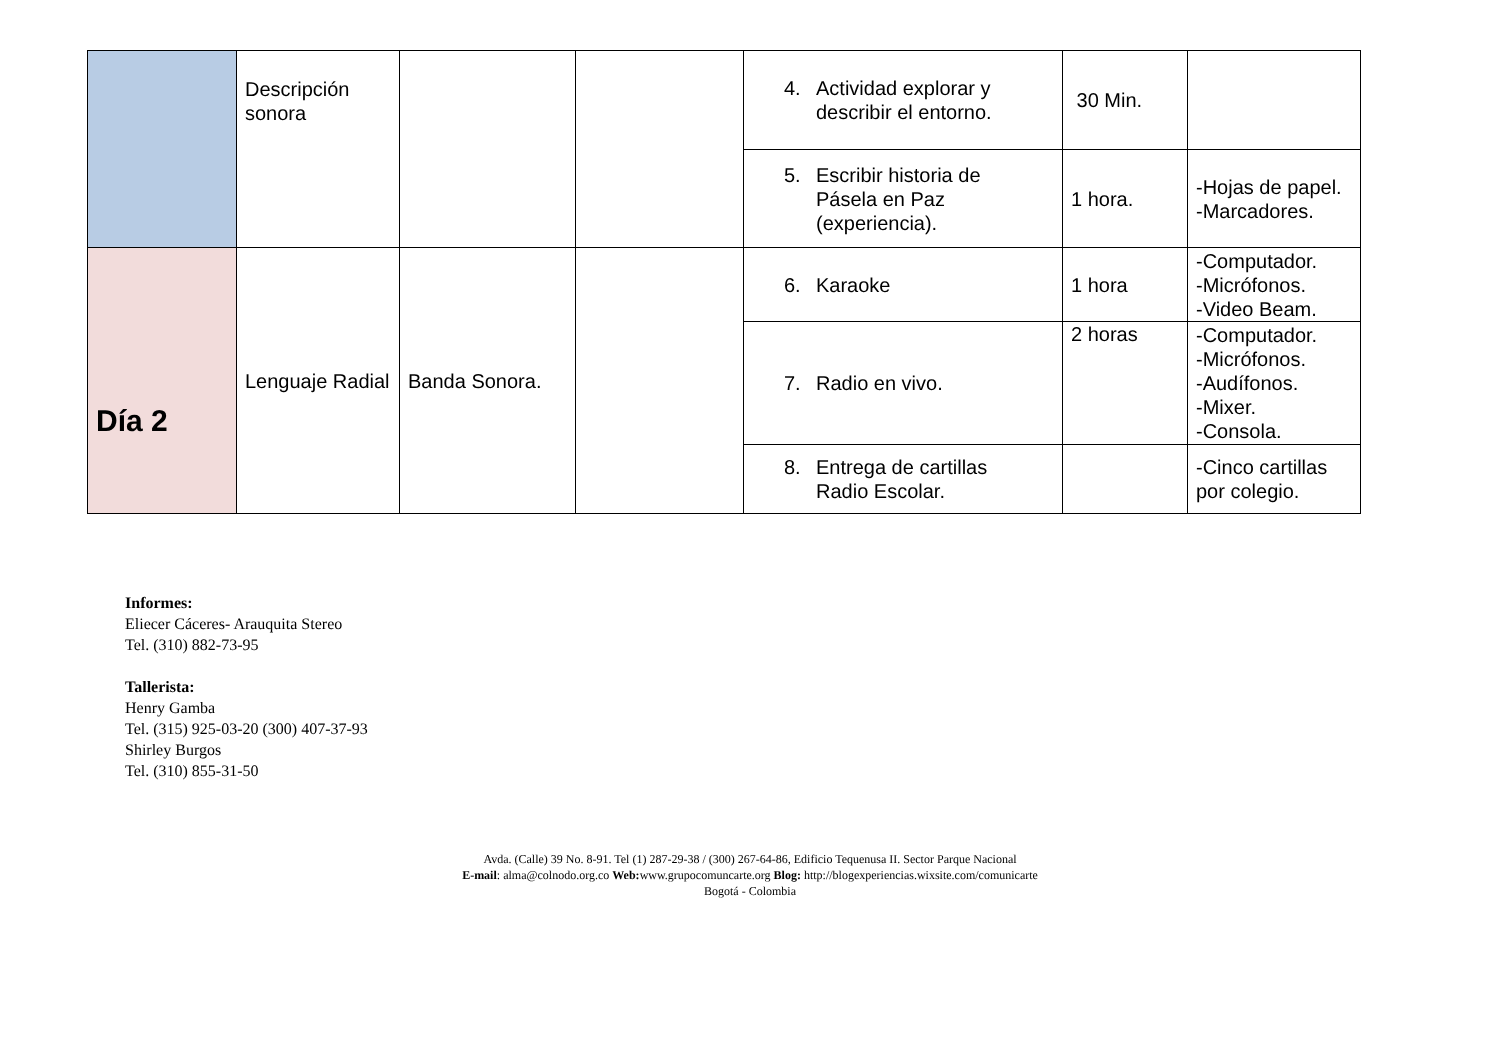| | Descripción sonora | | | 4. Actividad explorar y describir el entorno. | 30 Min. | |
| | | | | 5. Escribir historia de Pásela en Paz (experiencia). | 1 hora. | -Hojas de papel. -Marcadores. |
| Día 2 | Lenguaje Radial | Banda Sonora. | | 6. Karaoke | 1 hora | -Computador. -Micrófonos. -Video Beam. |
| | | | | 7. Radio en vivo. | 2 horas | -Computador. -Micrófonos. -Audífonos. -Mixer. -Consola. |
| | | | | 8. Entrega de cartillas Radio Escolar. | | -Cinco cartillas por colegio. |
Informes:
Eliecer Cáceres- Arauquita Stereo
Tel. (310) 882-73-95
Tallerista:
Henry Gamba
Tel. (315) 925-03-20 (300) 407-37-93
Shirley Burgos
Tel. (310) 855-31-50
Avda. (Calle) 39 No. 8-91. Tel (1) 287-29-38 / (300) 267-64-86, Edificio Tequenusa II. Sector Parque Nacional
E-mail: alma@colnodo.org.co Web: www.grupocomuncarte.org Blog: http://blogexperiencias.wixsite.com/comunicarte
Bogotá - Colombia